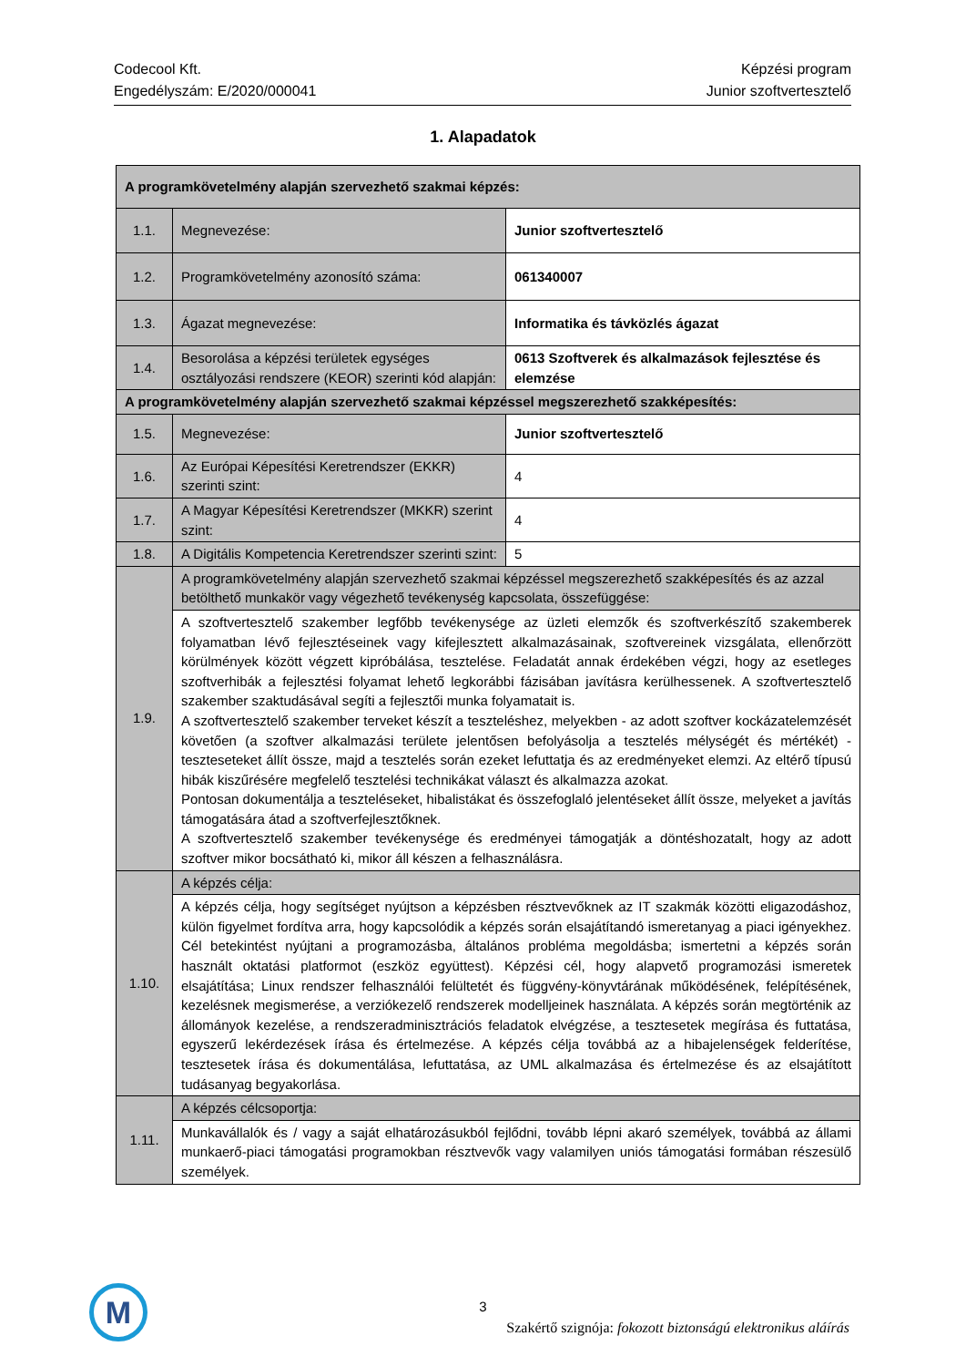Codecool Kft.
Engedélyszám: E/2020/000041
Képzési program
Junior szoftvertesztelő
1. Alapadatok
| A programkövetelmény alapján szervezhető szakmai képzés: | | |
| 1.1. | Megnevezése: | Junior szoftvertesztelő |
| 1.2. | Programkövetelmény azonosító száma: | 061340007 |
| 1.3. | Ágazat megnevezése: | Informatika és távközlés ágazat |
| 1.4. | Besorolása a képzési területek egységes osztályozási rendszere (KEOR) szerinti kód alapján: | 0613 Szoftverek és alkalmazások fejlesztése és elemzése |
| A programkövetelmény alapján szervezhető szakmai képzéssel megszerezhető szakképesítés: | | |
| 1.5. | Megnevezése: | Junior szoftvertesztelő |
| 1.6. | Az Európai Képesítési Keretrendszer (EKKR) szerinti szint: | 4 |
| 1.7. | A Magyar Képesítési Keretrendszer (MKKR) szerint szint: | 4 |
| 1.8. | A Digitális Kompetencia Keretrendszer szerinti szint: | 5 |
| 1.9. | A programkövetelmény alapján szervezhető szakmai képzéssel megszerezhető szakképesítés és az azzal betölthető munkakör vagy végezhető tevékenység kapcsolata, összefüggése: | |
| | A szoftvertesztelő szakember legfőbb tevékenysége az üzleti elemzők és szoftverkészítő szakemberek folyamatban lévő fejlesztéseinek vagy kifejlesztett alkalmazásainak, szoftvereinek vizsgálata, ellenőrzött körülmények között végzett kipróbálása, tesztelése. Feladatát annak érdekében végzi, hogy az esetleges szoftverhibák a fejlesztési folyamat lehető legkorábbi fázisában javításra kerülhessenek. A szoftvertesztelő szakember szaktudásával segíti a fejlesztői munka folyamatait is. A szoftvertesztelő szakember terveket készít a teszteléshez, melyekben - az adott szoftver kockázatelemzését követően (a szoftver alkalmazási területe jelentősen befolyásolja a tesztelés mélységét és mértékét) - teszteseteket állít össze, majd a tesztelés során ezeket lefuttatja és az eredményeket elemzi. Az eltérő típusú hibák kiszűrésére megfelelő tesztelési technikákat választ és alkalmazza azokat. Pontosan dokumentálja a teszteléseket, hibalistákat és összefoglaló jelentéseket állít össze, melyeket a javítás támogatására átad a szoftverfejlesztőknek. A szoftvertesztelő szakember tevékenysége és eredményei támogatják a döntéshozatalt, hogy az adott szoftver mikor bocsátható ki, mikor áll készen a felhasználásra. | |
| 1.10. | A képzés célja: | |
| | A képzés célja, hogy segítséget nyújtson a képzésben résztvevőknek az IT szakmák közötti eligazodáshoz, külön figyelmet fordítva arra, hogy kapcsolódik a képzés során elsajátítandó ismeretanyag a piaci igényekhez. Cél betekintést nyújtani a programozásba, általános probléma megoldásba; ismertetni a képzés során használt oktatási platformot (eszköz együttest). Képzési cél, hogy alapvető programozási ismeretek elsajátítása; Linux rendszer felhasználói felültetét és függvény-könyvtárának működésének, felépítésének, kezelésnek megismerése, a verziókezelő rendszerek modelljeinek használata. A képzés során megtörténik az állományok kezelése, a rendszeradminisztrációs feladatok elvégzése, a tesztesetek megírása és futtatása, egyszerű lekérdezések írása és értelmezése. A képzés célja továbbá az a hibajelenségek felderítése, tesztesetek írása és dokumentálása, lefuttatása, az UML alkalmazása és értelmezése és az elsajátított tudásanyag begyakorlása. | |
| 1.11. | A képzés célcsoportja: | |
| | Munkavállalók és / vagy a saját elhatározásukból fejlődni, tovább lépni akaró személyek, továbbá az állami munkaerő-piaci támogatási programokban résztvevők vagy valamilyen uniós támogatási formában részesülő személyek. | |
M
3
Szakértő szignója: fokozott biztonságú elektronikus aláírás